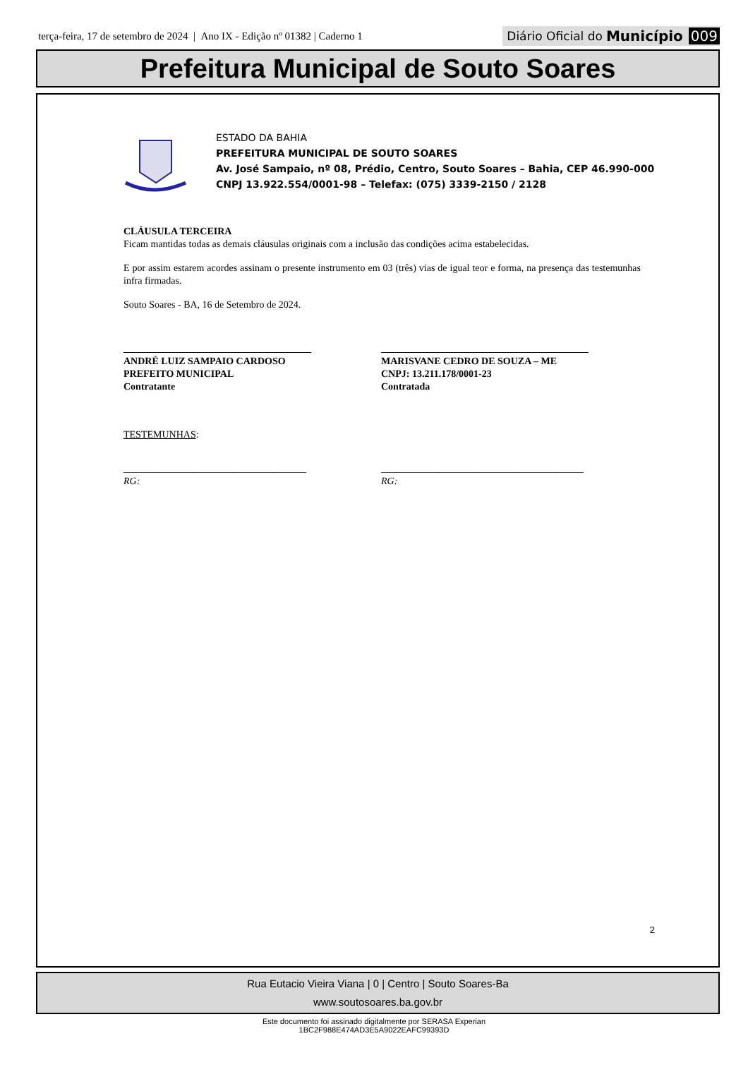terça-feira, 17 de setembro de 2024 | Ano IX - Edição nº 01382 | Caderno 1
Diário Oficial do Município 009
Prefeitura Municipal de Souto Soares
ESTADO DA BAHIA
PREFEITURA MUNICIPAL DE SOUTO SOARES
Av. José Sampaio, nº 08, Prédio, Centro, Souto Soares – Bahia, CEP 46.990-000
CNPJ 13.922.554/0001-98 – Telefax: (075) 3339-2150 / 2128
CLÁUSULA TERCEIRA
Ficam mantidas todas as demais cláusulas originais com a inclusão das condições acima estabelecidas.
E por assim estarem acordes assinam o presente instrumento em 03 (três) vias de igual teor e forma, na presença das testemunhas infra firmadas.
Souto Soares - BA, 16 de Setembro de 2024.
______________________________________
ANDRÉ LUIZ SAMPAIO CARDOSO
PREFEITO MUNICIPAL
Contratante
__________________________________________
MARISVANE CEDRO DE SOUZA – ME
CNPJ: 13.211.178/0001-23
Contratada
TESTEMUNHAS:
_____________________________________
RG:
_________________________________________
RG:
2
Rua Eutacio Vieira Viana | 0 | Centro | Souto Soares-Ba
www.soutosoares.ba.gov.br
Este documento foi assinado digitalmente por SERASA Experian
1BC2F988E474AD3E5A9022EAFC99393D